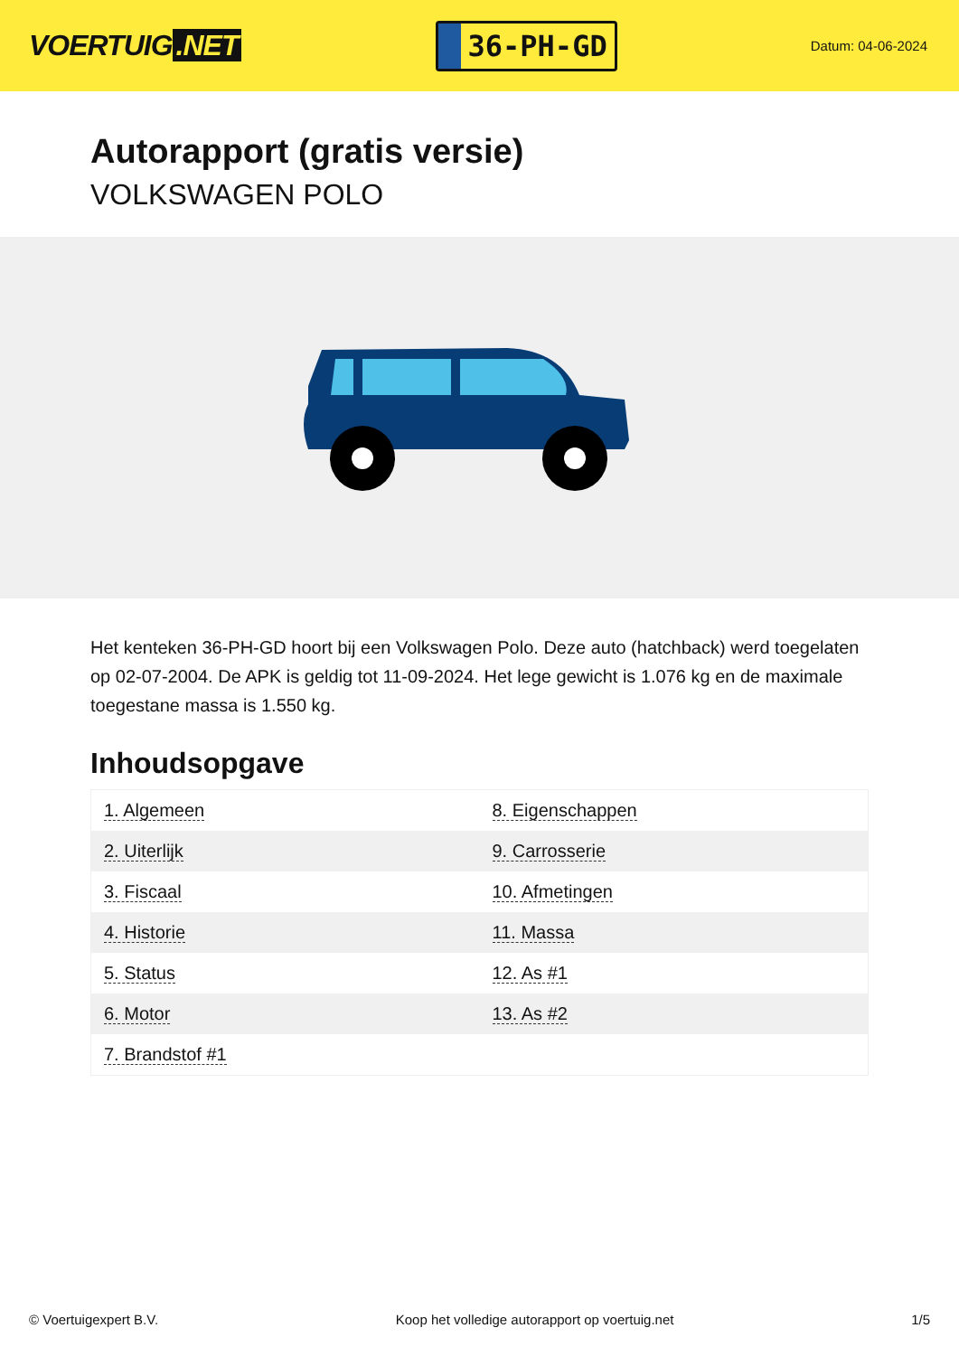VOERTUIG.NET
36-PH-GD
Datum: 04-06-2024
Autorapport (gratis versie)
VOLKSWAGEN POLO
Het kenteken 36-PH-GD hoort bij een Volkswagen Polo. Deze auto (hatchback) werd toegelaten op 02-07-2004. De APK is geldig tot 11-09-2024. Het lege gewicht is 1.076 kg en de maximale toegestane massa is 1.550 kg.
Inhoudsopgave
| 1. Algemeen | 8. Eigenschappen |
| 2. Uiterlijk | 9. Carrosserie |
| 3. Fiscaal | 10. Afmetingen |
| 4. Historie | 11. Massa |
| 5. Status | 12. As #1 |
| 6. Motor | 13. As #2 |
| 7. Brandstof #1 | |
© Voertuigexpert B.V. Koop het volledige autorapport op voertuig.net 1/5